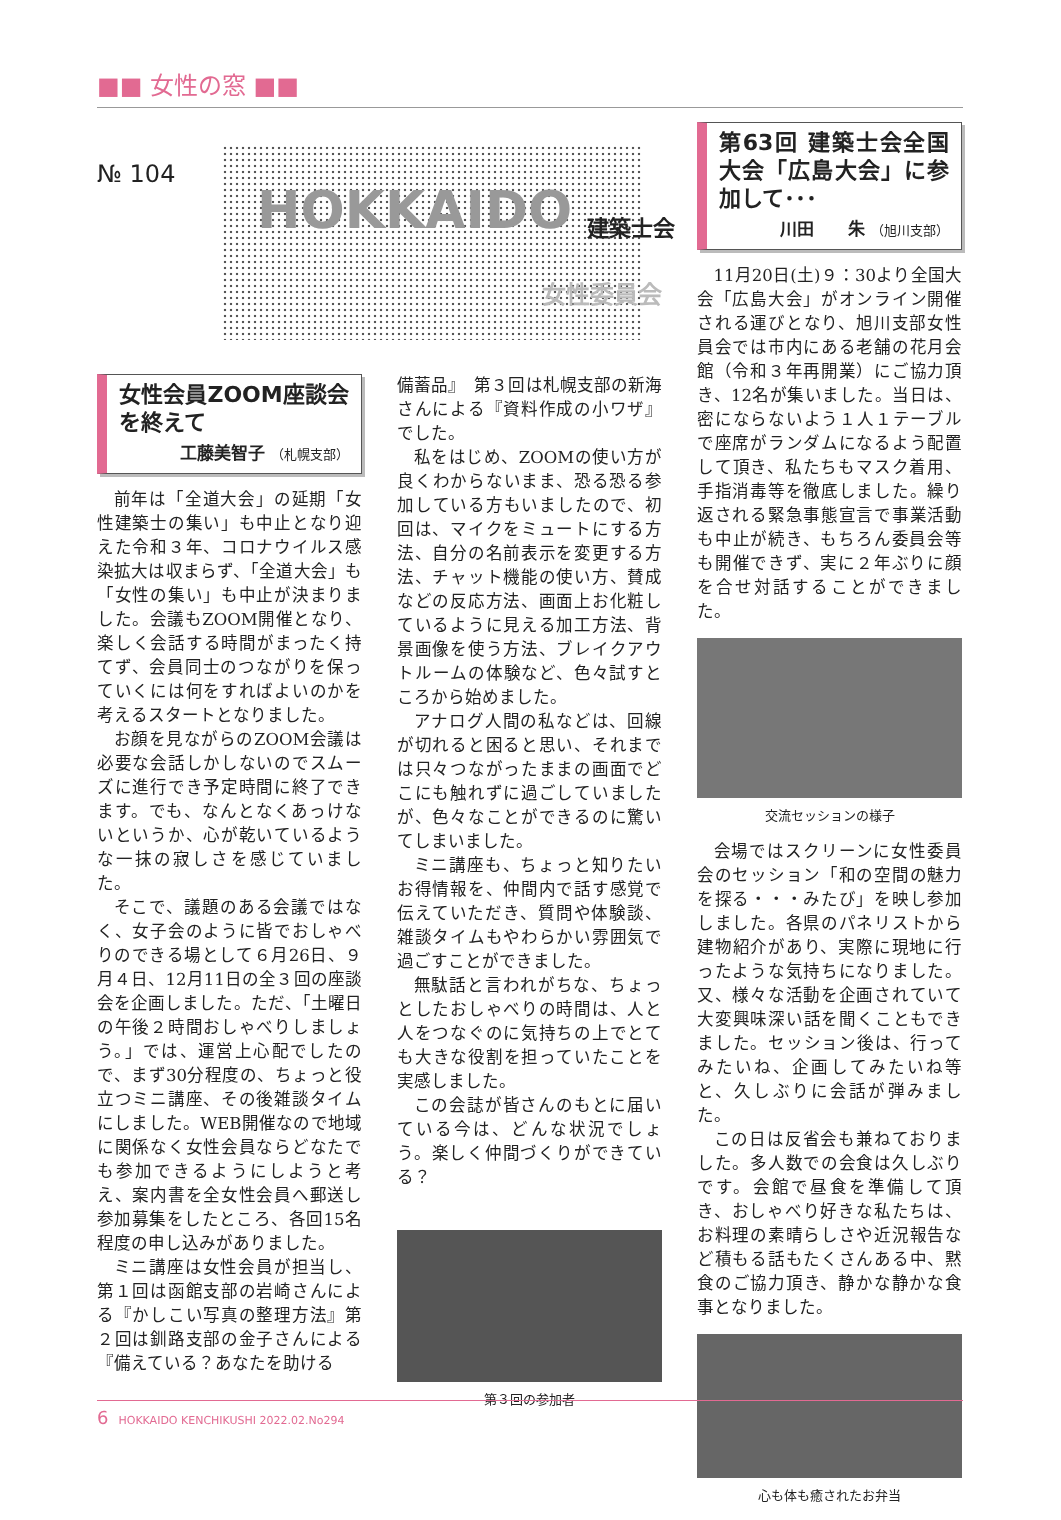■■ 女性の窓 ■■
№ 104
HOKKAIDO 建築士会
女性委員会
女性会員ZOOM座談会を終えて
工藤美智子 （札幌支部）
前年は「全道大会」の延期「女性建築士の集い」も中止となり迎えた令和３年、コロナウイルス感染拡大は収まらず、「全道大会」も「女性の集い」も中止が決まりました。会議もZOOM開催となり、楽しく会話する時間がまったく持てず、会員同士のつながりを保っていくには何をすればよいのかを考えるスタートとなりました。
お顔を見ながらのZOOM会議は必要な会話しかしないのでスムーズに進行でき予定時間に終了できます。でも、なんとなくあっけないというか、心が乾いているような一抹の寂しさを感じていました。
そこで、議題のある会議ではなく、女子会のように皆でおしゃべりのできる場として６月26日、９月４日、12月11日の全３回の座談会を企画しました。ただ、「土曜日の午後２時間おしゃべりしましょう。」では、運営上心配でしたので、まず30分程度の、ちょっと役立つミニ講座、その後雑談タイムにしました。WEB開催なので地域に関係なく女性会員ならどなたでも参加できるようにしようと考え、案内書を全女性会員へ郵送し参加募集をしたところ、各回15名程度の申し込みがありました。
ミニ講座は女性会員が担当し、第１回は函館支部の岩崎さんによる『かしこい写真の整理方法』第２回は釧路支部の金子さんによる『備えている？あなたを助ける
備蓄品』　第３回は札幌支部の新海さんによる『資料作成の小ワザ』でした。
私をはじめ、ZOOMの使い方が良くわからないまま、恐る恐る参加している方もいましたので、初回は、マイクをミュートにする方法、自分の名前表示を変更する方法、チャット機能の使い方、賛成などの反応方法、画面上お化粧しているように見える加工方法、背景画像を使う方法、ブレイクアウトルームの体験など、色々試すところから始めました。
アナログ人間の私などは、回線が切れると困ると思い、それまでは只々つながったままの画面でどこにも触れずに過ごしていましたが、色々なことができるのに驚いてしまいました。
ミニ講座も、ちょっと知りたいお得情報を、仲間内で話す感覚で伝えていただき、質問や体験談、雑談タイムもやわらかい雰囲気で過ごすことができました。
無駄話と言われがちな、ちょっとしたおしゃべりの時間は、人と人をつなぐのに気持ちの上でとても大きな役割を担っていたことを実感しました。
この会誌が皆さんのもとに届いている今は、どんな状況でしょう。楽しく仲間づくりができている？
第３回の参加者
第63回 建築士会全国大会「広島大会」に参加して･･･
川田　　朱 （旭川支部）
11月20日(土)９：30より全国大会「広島大会」がオンライン開催される運びとなり、旭川支部女性員会では市内にある老舗の花月会館（令和３年再開業）にご協力頂き、12名が集いました。当日は、密にならないよう１人１テーブルで座席がランダムになるよう配置して頂き、私たちもマスク着用、手指消毒等を徹底しました。繰り返される緊急事態宣言で事業活動も中止が続き、もちろん委員会等も開催できず、実に２年ぶりに顔を合せ対話することができました。
交流セッションの様子
会場ではスクリーンに女性委員会のセッション「和の空間の魅力を探る・・・みたび」を映し参加しました。各県のパネリストから建物紹介があり、実際に現地に行ったような気持ちになりました。又、様々な活動を企画されていて大変興味深い話を聞くこともできました。セッション後は、行ってみたいね、企画してみたいね等と、久しぶりに会話が弾みました。
この日は反省会も兼ねておりました。多人数での会食は久しぶりです。会館で昼食を準備して頂き、おしゃべり好きな私たちは、お料理の素晴らしさや近況報告など積もる話もたくさんある中、黙食のご協力頂き、静かな静かな食事となりました。
心も体も癒されたお弁当
6 HOKKAIDO KENCHIKUSHI 2022.02.No294